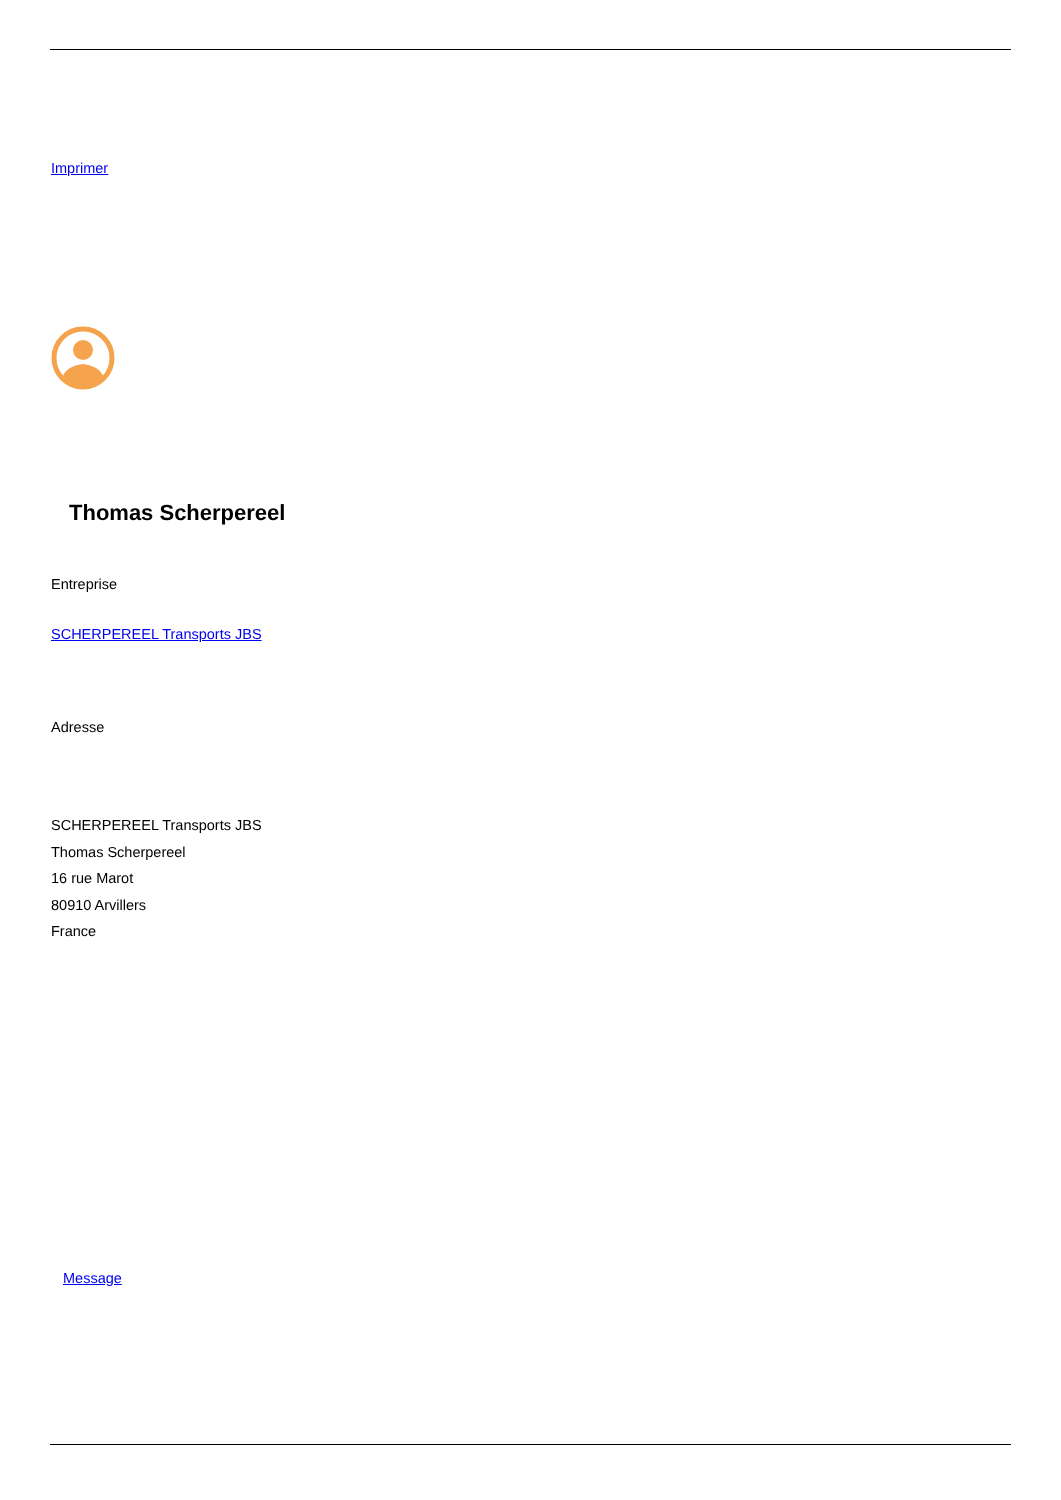Imprimer
Thomas Scherpereel
Entreprise
SCHERPEREEL Transports JBS
Adresse
SCHERPEREEL Transports JBS
Thomas Scherpereel
16 rue Marot
80910 Arvillers
France
Message